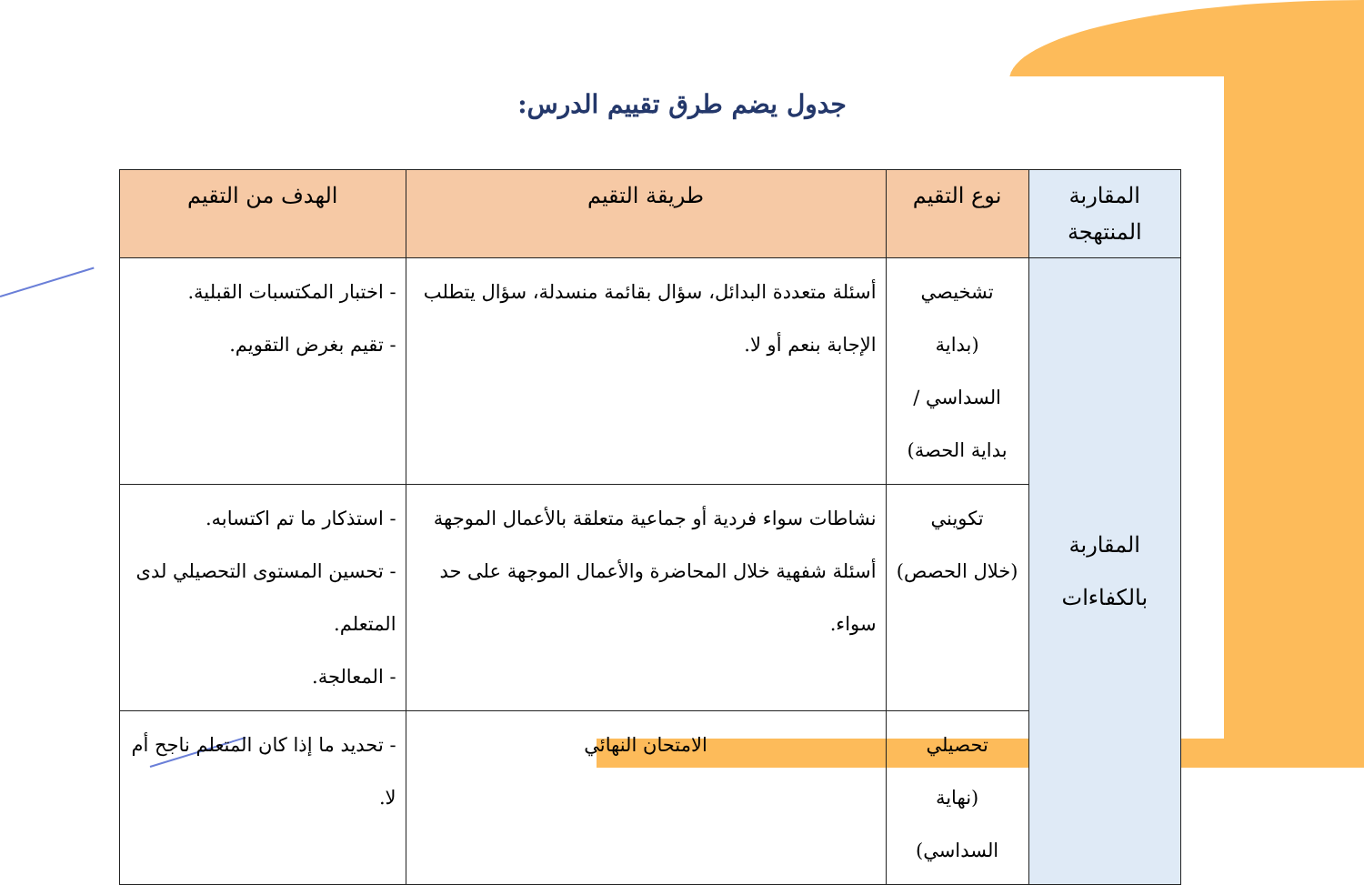جدول يضم طرق تقييم الدرس:
| المقاربة المنتهجة | نوع التقيم | طريقة التقيم | الهدف من التقيم |
| --- | --- | --- | --- |
| المقاربة بالكفاءات | تشخيصي (بداية السداسي / بداية الحصة) | أسئلة متعددة البدائل، سؤال بقائمة منسدلة، سؤال يتطلب الإجابة بنعم أو لا. | - اختبار المكتسبات القبلية. - تقيم بغرض التقويم. |
| | تكويني (خلال الحصص) | نشاطات سواء فردية أو جماعية متعلقة بالأعمال الموجهة أسئلة شفهية خلال المحاضرة والأعمال الموجهة على حد سواء. | - استذكار ما تم اكتسابه. - تحسين المستوى التحصيلي لدى المتعلم. - المعالجة. |
| | تحصيلي (نهاية السداسي) | الامتحان النهائي | - تحديد ما إذا كان المتعلم ناجح أم لا. |